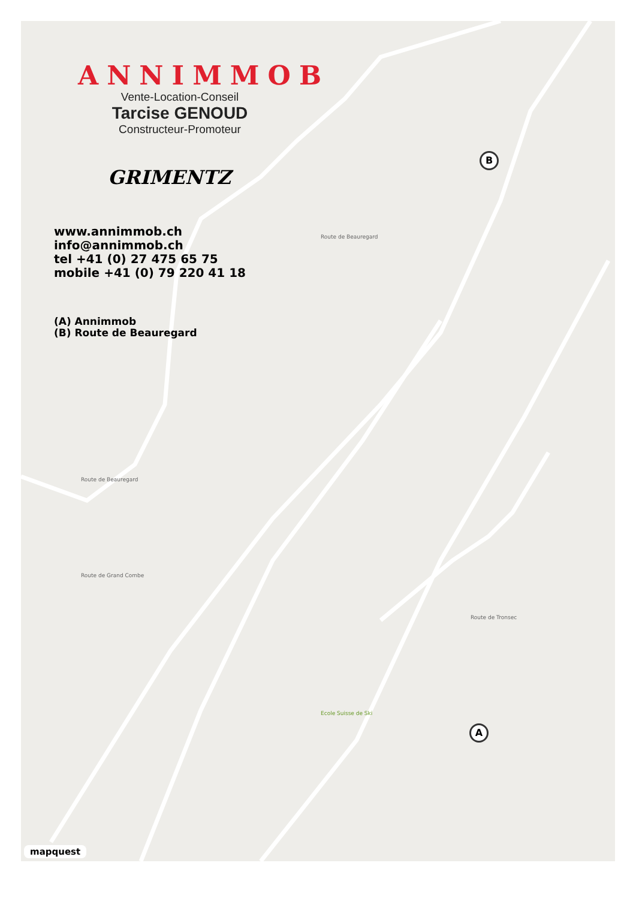A
B
Route de Beauregard
Route de Grand Combe
Route de Tronsec
Route de Beauregard
Ecole Suisse de Ski
mapquest
ANNIMMOB
Vente-Location-Conseil
Tarcise GENOUD
Constructeur-Promoteur
GRIMENTZ
www.annimmob.ch
info@annimmob.ch
tel +41 (0) 27 475 65 75
mobile +41 (0) 79 220 41 18
(A) Annimmob
(B) Route de Beauregard